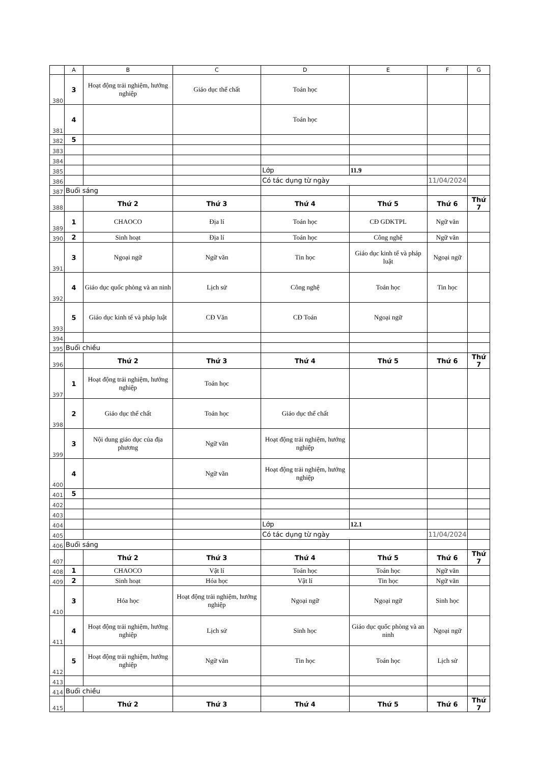| | A | B | C | D | E | F | G |
| --- | --- | --- | --- | --- | --- | --- | --- |
| 380 | 3 | Hoạt động trải nghiệm, hướng nghiệp | Giáo dục thể chất | Toán học | | | |
| 381 | 4 | | | Toán học | | | |
| 382 | 5 | | | | | | |
| 383 | | | | | | | |
| 384 | | | | | | | |
| 385 | | | | Lớp | 11.9 | | |
| 386 | | | | Có tác dụng từ ngày | | 11/04/2024 | |
| 387 | Buổi sáng | | | | | | |
| 388 | | Thứ 2 | Thứ 3 | Thứ 4 | Thứ 5 | Thứ 6 | Thứ 7 |
| 389 | 1 | CHAOCO | Địa lí | Toán học | CĐ GDKTPL | Ngữ văn | |
| 390 | 2 | Sinh hoạt | Địa lí | Toán học | Công nghệ | Ngữ văn | |
| 391 | 3 | Ngoại ngữ | Ngữ văn | Tin học | Giáo dục kinh tế và pháp luật | Ngoại ngữ | |
| 392 | 4 | Giáo dục quốc phòng và an ninh | Lịch sử | Công nghệ | Toán học | Tin học | |
| 393 | 5 | Giáo dục kinh tế và pháp luật | CĐ Văn | CĐ Toán | Ngoại ngữ | | |
| 394 | | | | | | | |
| 395 | Buổi chiều | | | | | | |
| 396 | | Thứ 2 | Thứ 3 | Thứ 4 | Thứ 5 | Thứ 6 | Thứ 7 |
| 397 | 1 | Hoạt động trải nghiệm, hướng nghiệp | Toán học | | | | |
| 398 | 2 | Giáo dục thể chất | Toán học | Giáo dục thể chất | | | |
| 399 | 3 | Nội dung giáo dục của địa phương | Ngữ văn | Hoạt động trải nghiệm, hướng nghiệp | | | |
| 400 | 4 | | Ngữ văn | Hoạt động trải nghiệm, hướng nghiệp | | | |
| 401 | 5 | | | | | | |
| 402 | | | | | | | |
| 403 | | | | | | | |
| 404 | | | | Lớp | 12.1 | | |
| 405 | | | | Có tác dụng từ ngày | | 11/04/2024 | |
| 406 | Buổi sáng | | | | | | |
| 407 | | Thứ 2 | Thứ 3 | Thứ 4 | Thứ 5 | Thứ 6 | Thứ 7 |
| 408 | 1 | CHAOCO | Vật lí | Toán học | Toán học | Ngữ văn | |
| 409 | 2 | Sinh hoạt | Hóa học | Vật lí | Tin học | Ngữ văn | |
| 410 | 3 | Hóa học | Hoạt động trải nghiệm, hướng nghiệp | Ngoại ngữ | Ngoại ngữ | Sinh học | |
| 411 | 4 | Hoạt động trải nghiệm, hướng nghiệp | Lịch sử | Sinh học | Giáo dục quốc phòng và an ninh | Ngoại ngữ | |
| 412 | 5 | Hoạt động trải nghiệm, hướng nghiệp | Ngữ văn | Tin học | Toán học | Lịch sử | |
| 413 | | | | | | | |
| 414 | Buổi chiều | | | | | | |
| 415 | | Thứ 2 | Thứ 3 | Thứ 4 | Thứ 5 | Thứ 6 | Thứ 7 |